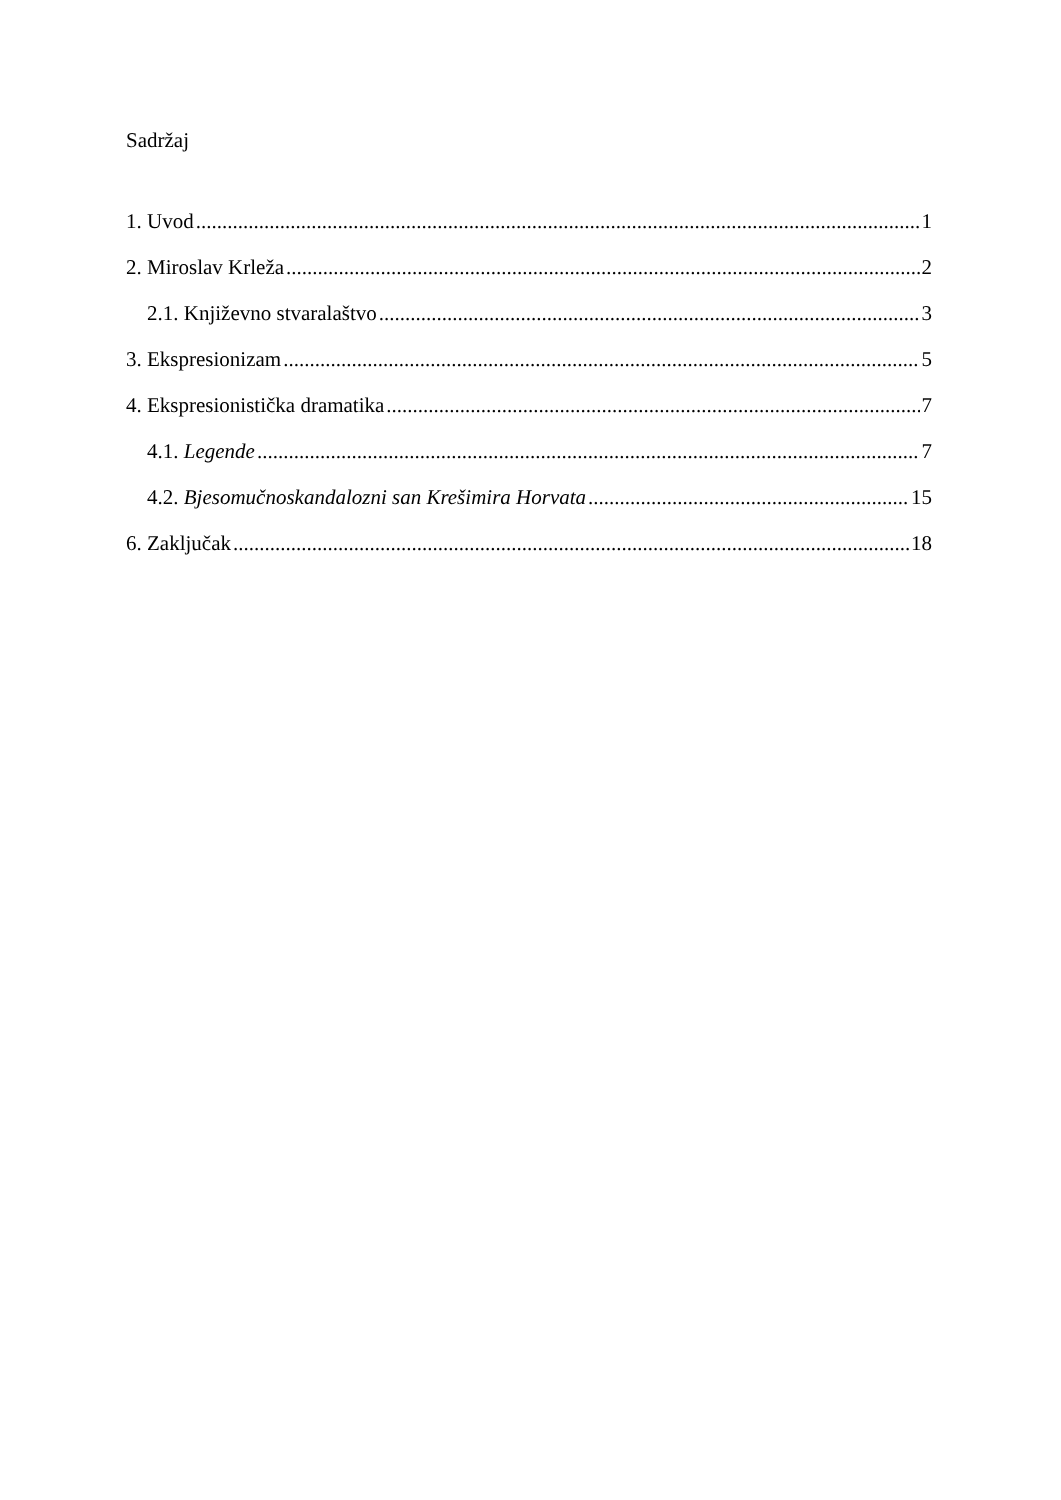Sadržaj
1. Uvod 1
2. Miroslav Krleža 2
2.1. Književno stvaralaštvo 3
3. Ekspresionizam 5
4. Ekspresionistička dramatika 7
4.1. Legende 7
4.2. Bjesomučnoskandalozni san Krešimira Horvata 15
6. Zaključak 18